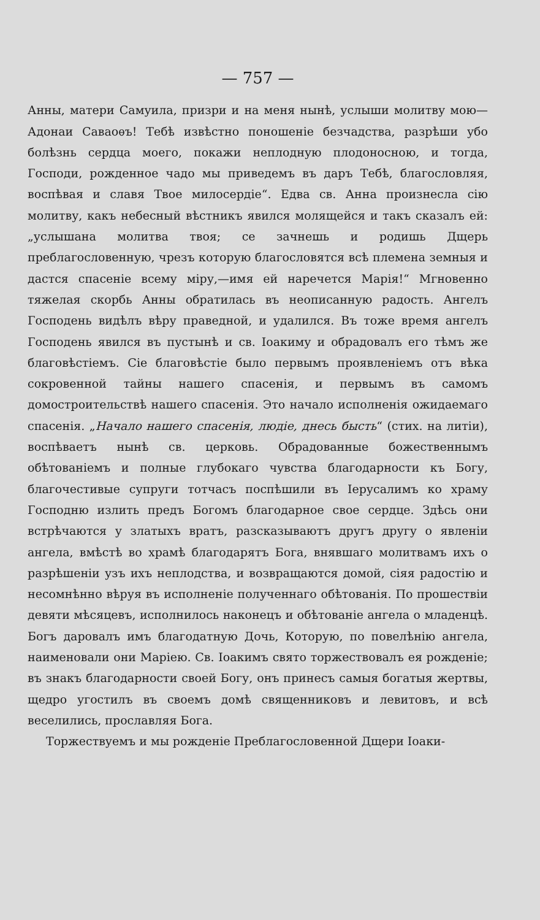— 757 —
Анны, матери Самуила, призри и на меня нынѣ, услыши молитву мою—Адонаи Саваоѳъ! Тебѣ извѣстно поношеніе безчадства, разрѣши убо болѣзнь сердца моего, покажи неплодную плодоносною, и тогда, Господи, рожденное чадо мы приведемъ въ даръ Тебѣ, благословляя, воспѣвая и славя Твое милосердіе“. Едва св. Анна произнесла сію молитву, какъ небесный вѣстникъ явился молящейся и такъ сказалъ ей: „услышана молитва твоя; се зачнешь и родишь Дщерь преблагословенную, чрезъ которую благословятся всѣ племена земныя и дастся спасеніе всему міру,—имя ей наречется Марія!“ Мгновенно тяжелая скорбь Анны обратилась въ неописанную радость. Ангелъ Господень видѣлъ вѣру праведной, и удалился. Въ тоже время ангелъ Господень явился въ пустынѣ и св. Іоакиму и обрадовалъ его тѣмъ же благовѣстіемъ. Сіе благовѣстіе было первымъ проявленіемъ отъ вѣка сокровенной тайны нашего спасенія, и первымъ въ самомъ домостроительствѣ нашего спасенія. Это начало исполненія ожидаемаго спасенія. „Начало нашего спасенія, людіе, днесь бысть“ (стих. на литіи), воспѣваетъ нынѣ св. церковь. Обрадованные божественнымъ обѣтованіемъ и полные глубокаго чувства благодарности къ Богу, благочестивые супруги тотчасъ поспѣшили въ Іерусалимъ ко храму Господню излить предъ Богомъ благодарное свое сердце. Здѣсь они встрѣчаются у златыхъ вратъ, разсказываютъ другъ другу о явленіи ангела, вмѣстѣ во храмѣ благодарятъ Бога, внявшаго молитвамъ ихъ о разрѣшеніи узъ ихъ неплодства, и возвращаются домой, сіяя радостію и несомнѣнно вѣруя въ исполненіе полученнаго обѣтованія. По прошествіи девяти мѣсяцевъ, исполнилось наконецъ и обѣтованіе ангела о младенцѣ. Богъ даровалъ имъ благодатную Дочь, Которую, по повелѣнію ангела, наименовали они Маріею. Св. Іоакимъ свято торжествовалъ ея рожденіе; въ знакъ благодарности своей Богу, онъ принесъ самыя богатыя жертвы, щедро угостилъ въ своемъ домѣ священниковъ и левитовъ, и всѣ веселились, прославляя Бога.
Торжествуемъ и мы рожденіе Преблагословенной Дщери Іоаки-